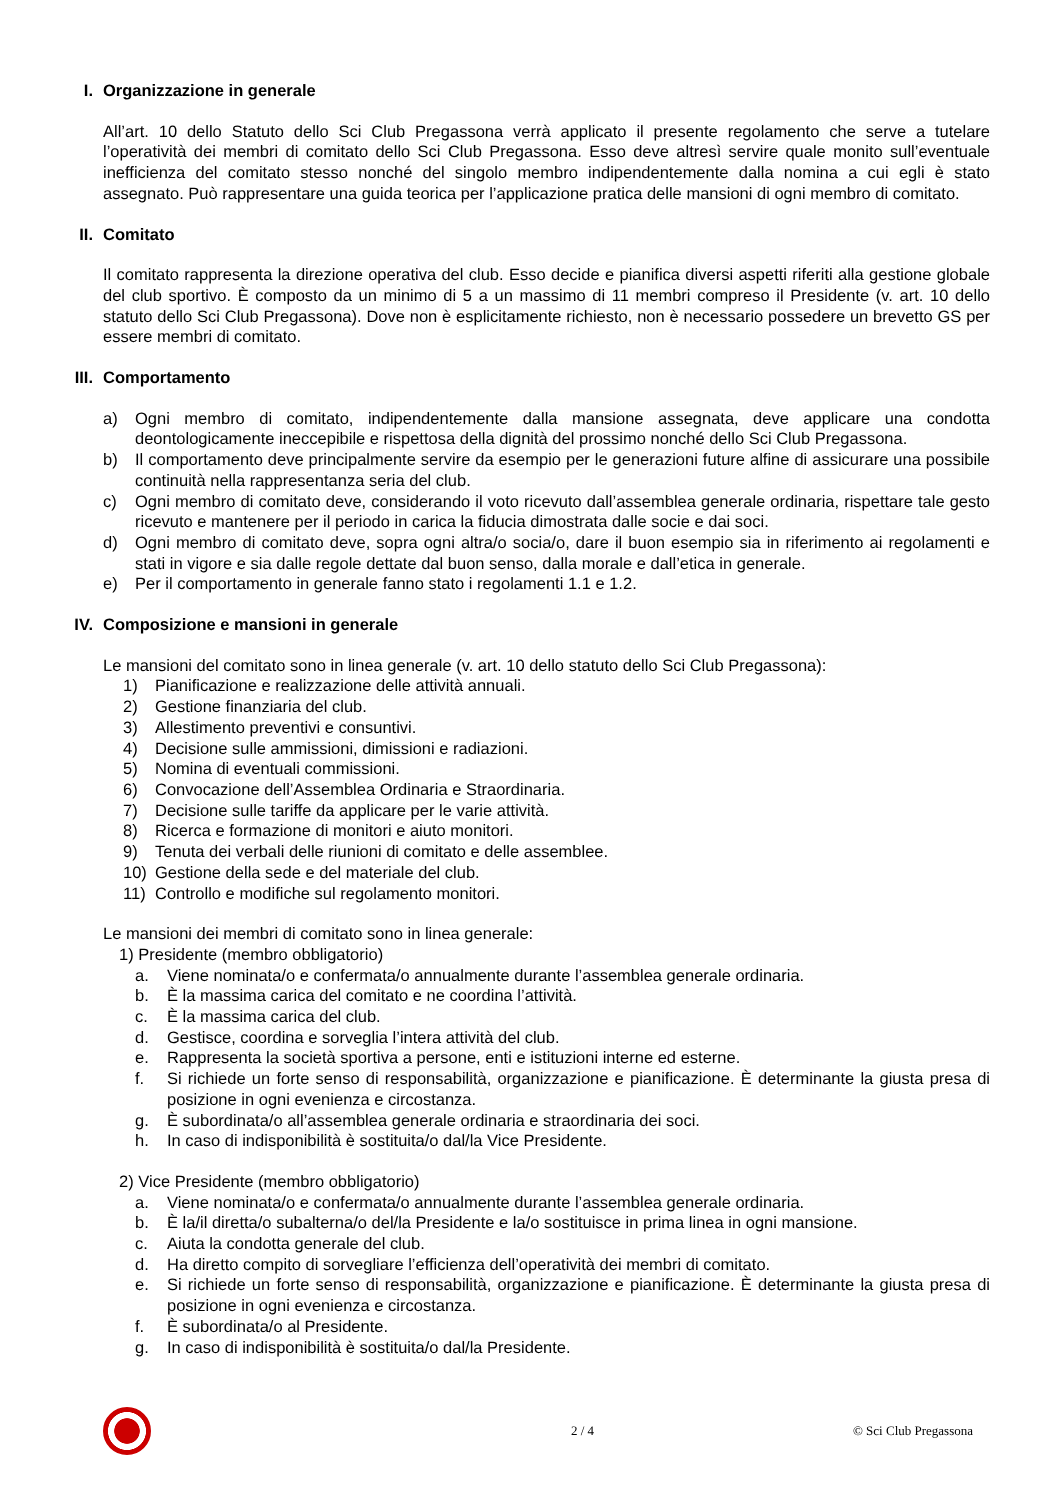I. Organizzazione in generale
All’art. 10 dello Statuto dello Sci Club Pregassona verrà applicato il presente regolamento che serve a tutelare l’operatività dei membri di comitato dello Sci Club Pregassona. Esso deve altresì servire quale monito sull’eventuale inefficienza del comitato stesso nonché del singolo membro indipendentemente dalla nomina a cui egli è stato assegnato. Può rappresentare una guida teorica per l’applicazione pratica delle mansioni di ogni membro di comitato.
II. Comitato
Il comitato rappresenta la direzione operativa del club. Esso decide e pianifica diversi aspetti riferiti alla gestione globale del club sportivo. È composto da un minimo di 5 a un massimo di 11 membri compreso il Presidente (v. art. 10 dello statuto dello Sci Club Pregassona). Dove non è esplicitamente richiesto, non è necessario possedere un brevetto GS per essere membri di comitato.
III. Comportamento
a) Ogni membro di comitato, indipendentemente dalla mansione assegnata, deve applicare una condotta deontologicamente ineccepibile e rispettosa della dignità del prossimo nonché dello Sci Club Pregassona.
b) Il comportamento deve principalmente servire da esempio per le generazioni future alfine di assicurare una possibile continuità nella rappresentanza seria del club.
c) Ogni membro di comitato deve, considerando il voto ricevuto dall’assemblea generale ordinaria, rispettare tale gesto ricevuto e mantenere per il periodo in carica la fiducia dimostrata dalle socie e dai soci.
d) Ogni membro di comitato deve, sopra ogni altra/o socia/o, dare il buon esempio sia in riferimento ai regolamenti e stati in vigore e sia dalle regole dettate dal buon senso, dalla morale e dall’etica in generale.
e) Per il comportamento in generale fanno stato i regolamenti 1.1 e 1.2.
IV. Composizione e mansioni in generale
Le mansioni del comitato sono in linea generale (v. art. 10 dello statuto dello Sci Club Pregassona):
1) Pianificazione e realizzazione delle attività annuali.
2) Gestione finanziaria del club.
3) Allestimento preventivi e consuntivi.
4) Decisione sulle ammissioni, dimissioni e radiazioni.
5) Nomina di eventuali commissioni.
6) Convocazione dell’Assemblea Ordinaria e Straordinaria.
7) Decisione sulle tariffe da applicare per le varie attività.
8) Ricerca e formazione di monitori e aiuto monitori.
9) Tenuta dei verbali delle riunioni di comitato e delle assemblee.
10) Gestione della sede e del materiale del club.
11) Controllo e modifiche sul regolamento monitori.
Le mansioni dei membri di comitato sono in linea generale:
1) Presidente (membro obbligatorio)
a. Viene nominata/o e confermata/o annualmente durante l’assemblea generale ordinaria.
b. È la massima carica del comitato e ne coordina l’attività.
c. È la massima carica del club.
d. Gestisce, coordina e sorveglia l’intera attività del club.
e. Rappresenta la società sportiva a persone, enti e istituzioni interne ed esterne.
f. Si richiede un forte senso di responsabilità, organizzazione e pianificazione. È determinante la giusta presa di posizione in ogni evenienza e circostanza.
g. È subordinata/o all’assemblea generale ordinaria e straordinaria dei soci.
h. In caso di indisponibilità è sostituita/o dal/la Vice Presidente.
2) Vice Presidente (membro obbligatorio)
a. Viene nominata/o e confermata/o annualmente durante l’assemblea generale ordinaria.
b. È la/il diretta/o subalterna/o del/la Presidente e la/o sostituisce in prima linea in ogni mansione.
c. Aiuta la condotta generale del club.
d. Ha diretto compito di sorvegliare l’efficienza dell’operatività dei membri di comitato.
e. Si richiede un forte senso di responsabilità, organizzazione e pianificazione. È determinante la giusta presa di posizione in ogni evenienza e circostanza.
f. È subordinata/o al Presidente.
g. In caso di indisponibilità è sostituita/o dal/la Presidente.
2 / 4 © Sci Club Pregassona